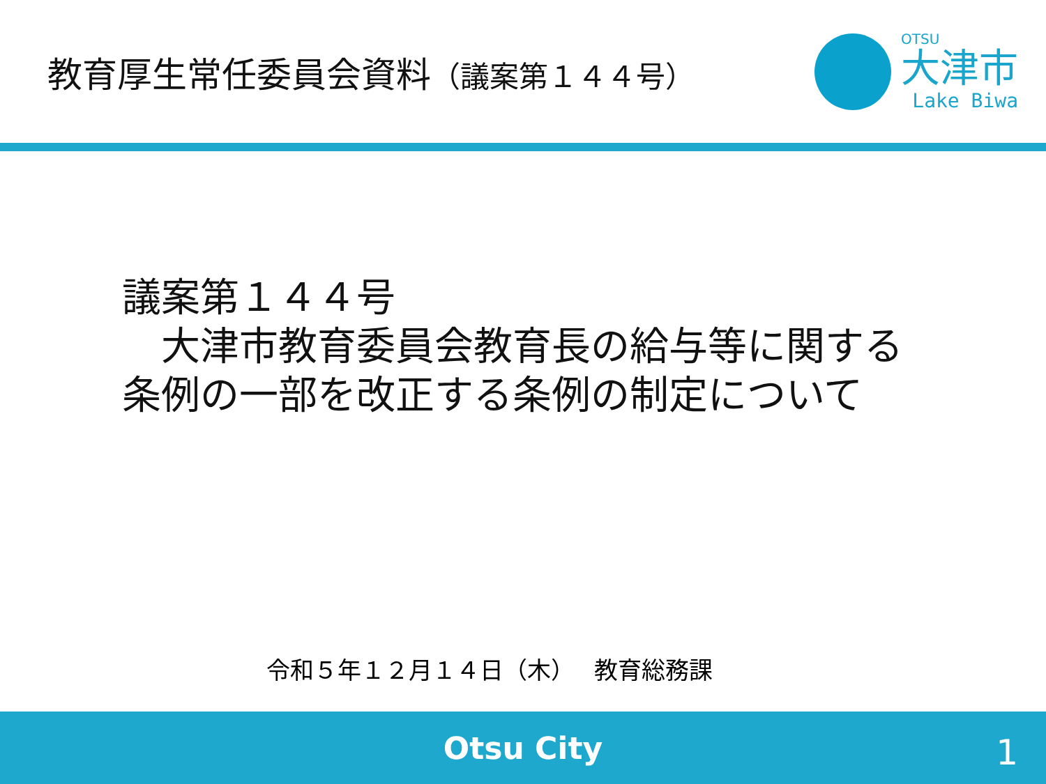教育厚生常任委員会資料（議案第１４４号）
OTSU
大津市
Lake Biwa
議案第１４４号
　大津市教育委員会教育長の給与等に関する
条例の一部を改正する条例の制定について
令和５年１２月１４日（木）　 教育総務課
Otsu City
1